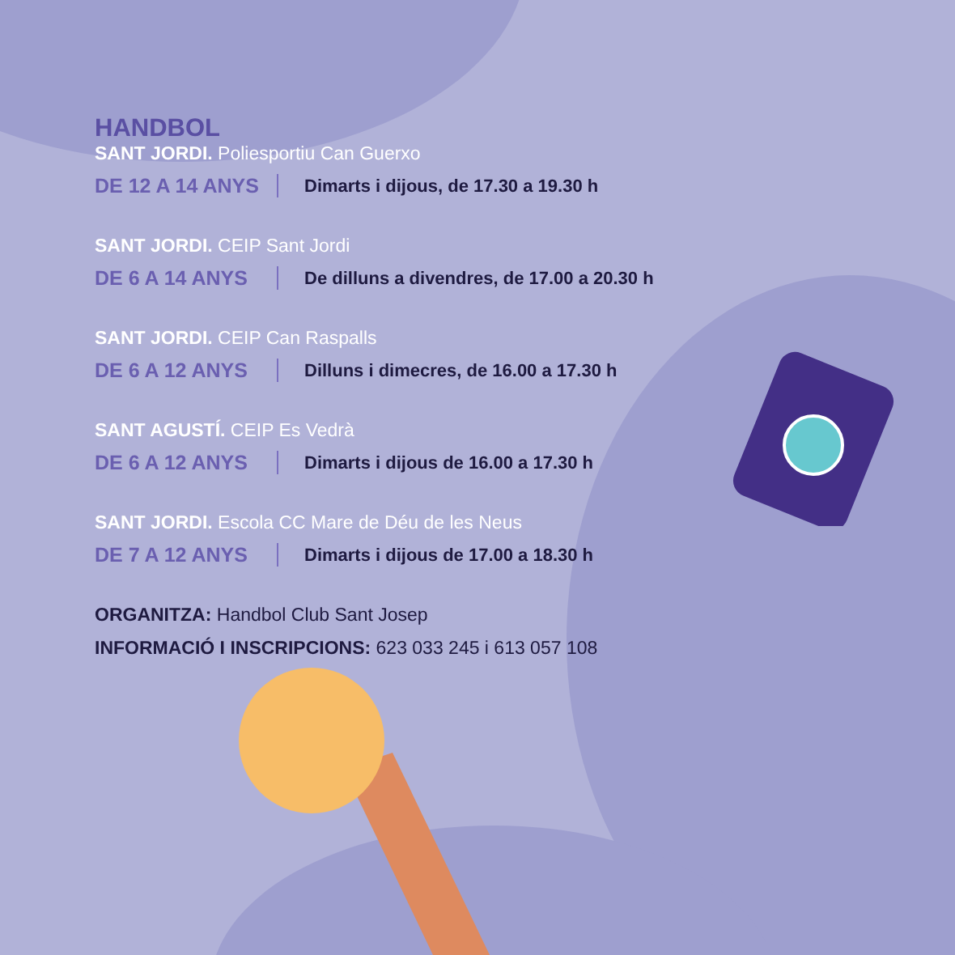HANDBOL
SANT JORDI. Poliesportiu Can Guerxo
DE 12 A 14 ANYS Dimarts i dijous, de 17.30 a 19.30 h
SANT JORDI. CEIP Sant Jordi
DE 6 A 14 ANYS De dilluns a divendres, de 17.00 a 20.30 h
SANT JORDI. CEIP Can Raspalls
DE 6 A 12 ANYS Dilluns i dimecres, de 16.00 a 17.30 h
SANT AGUSTÍ. CEIP Es Vedrà
DE 6 A 12 ANYS Dimarts i dijous de 16.00 a 17.30 h
SANT JORDI. Escola CC Mare de Déu de les Neus
DE 7 A 12 ANYS Dimarts i dijous de 17.00 a 18.30 h
ORGANITZA: Handbol Club Sant Josep
INFORMACIÓ I INSCRIPCIONS: 623 033 245 i 613 057 108